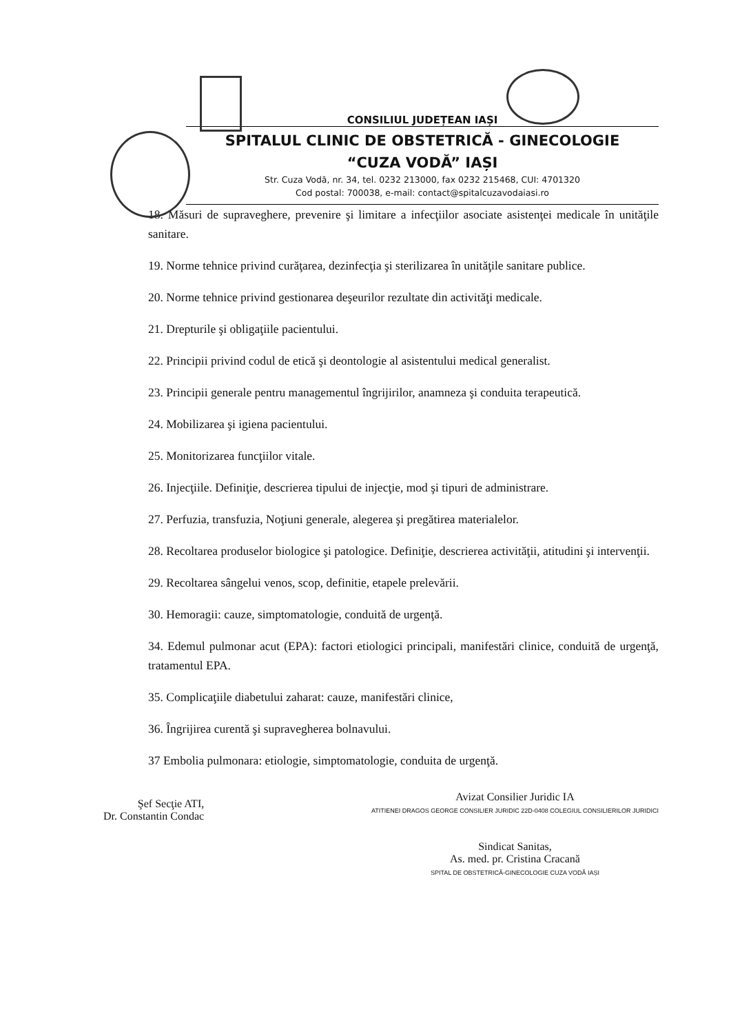CONSILIUL JUDEȚEAN IAȘI
SPITALUL CLINIC DE OBSTETRICĂ - GINECOLOGIE
“CUZA VODĂ” IAȘI
Str. Cuza Vodă, nr. 34, tel. 0232 213000, fax 0232 215468, CUI: 4701320
Cod postal: 700038, e-mail: contact@spitalcuzavodaiasi.ro
18. Măsuri de supraveghere, prevenire şi limitare a infecţiilor asociate asistenţei medicale în unităţile sanitare.
19. Norme tehnice privind curăţarea, dezinfecţia şi sterilizarea în unităţile sanitare publice.
20. Norme tehnice privind gestionarea deşeurilor rezultate din activităţi medicale.
21. Drepturile şi obligaţiile pacientului.
22. Principii privind codul de etică şi deontologie al asistentului medical generalist.
23. Principii generale pentru managementul îngrijirilor, anamneza şi conduita terapeutică.
24. Mobilizarea şi igiena pacientului.
25. Monitorizarea funcţiilor vitale.
26. Injecţiile. Definiţie, descrierea tipului de injecţie, mod şi tipuri de administrare.
27. Perfuzia, transfuzia, Noţiuni generale, alegerea şi pregătirea materialelor.
28. Recoltarea produselor biologice şi patologice. Definiţie, descrierea activităţii, atitudini şi intervenţii.
29. Recoltarea sângelui venos, scop, definitie, etapele prelevării.
30. Hemoragii: cauze, simptomatologie, conduită de urgenţă.
34. Edemul pulmonar acut (EPA): factori etiologici principali, manifestări clinice, conduită de urgenţă, tratamentul EPA.
35. Complicaţiile diabetului zaharat: cauze, manifestări clinice,
36. Îngrijirea curentă şi supravegherea bolnavului.
37 Embolia pulmonara: etiologie, simptomatologie, conduita de urgenţă.
Şef Secţie ATI,
Dr. Constantin Condac
Avizat Consilier Juridic IA
ATITIENEI DRAGOS GEORGE CONSILIER JURIDIC 22D-0408 COLEGIUL CONSILIERILOR JURIDICI
Sindicat Sanitas,
As. med. pr. Cristina Cracană
SPITAL DE OBSTETRICĂ-GINECOLOGIE CUZA VODĂ IAȘI